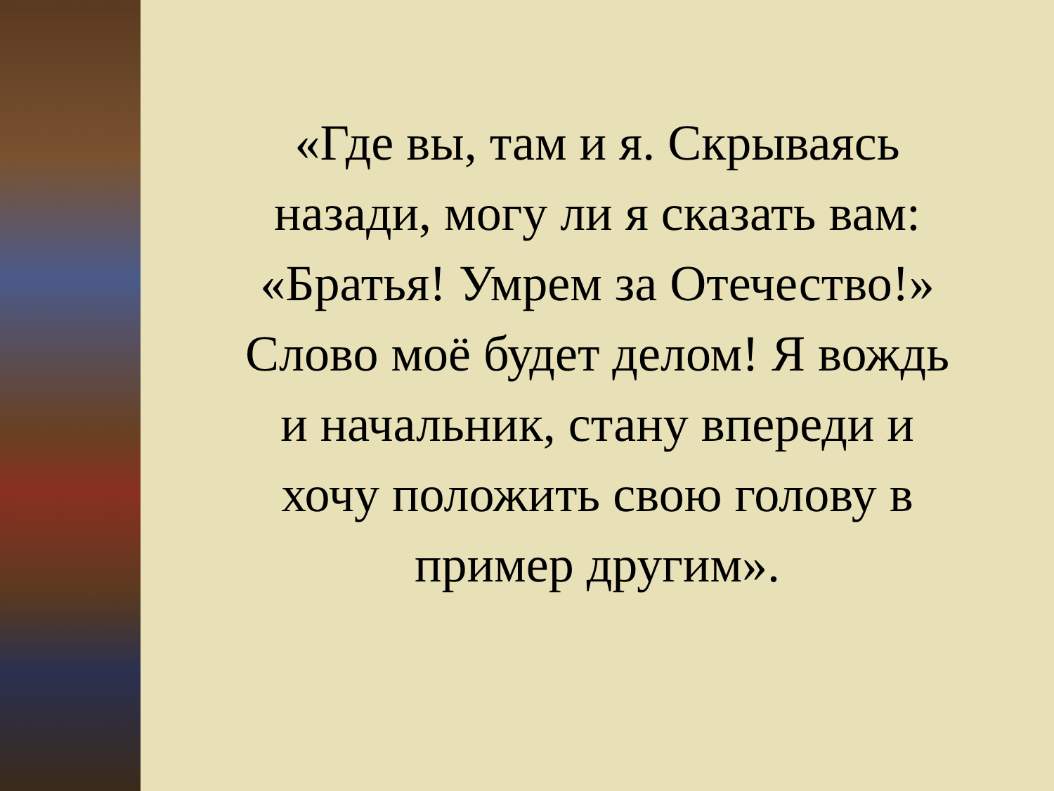«Где вы, там и я. Скрываясь
назади, могу ли я сказать вам:
«Братья! Умрем за Отечество!»
Слово моё будет делом! Я вождь
и начальник, стану впереди и
хочу положить свою голову в
пример другим».